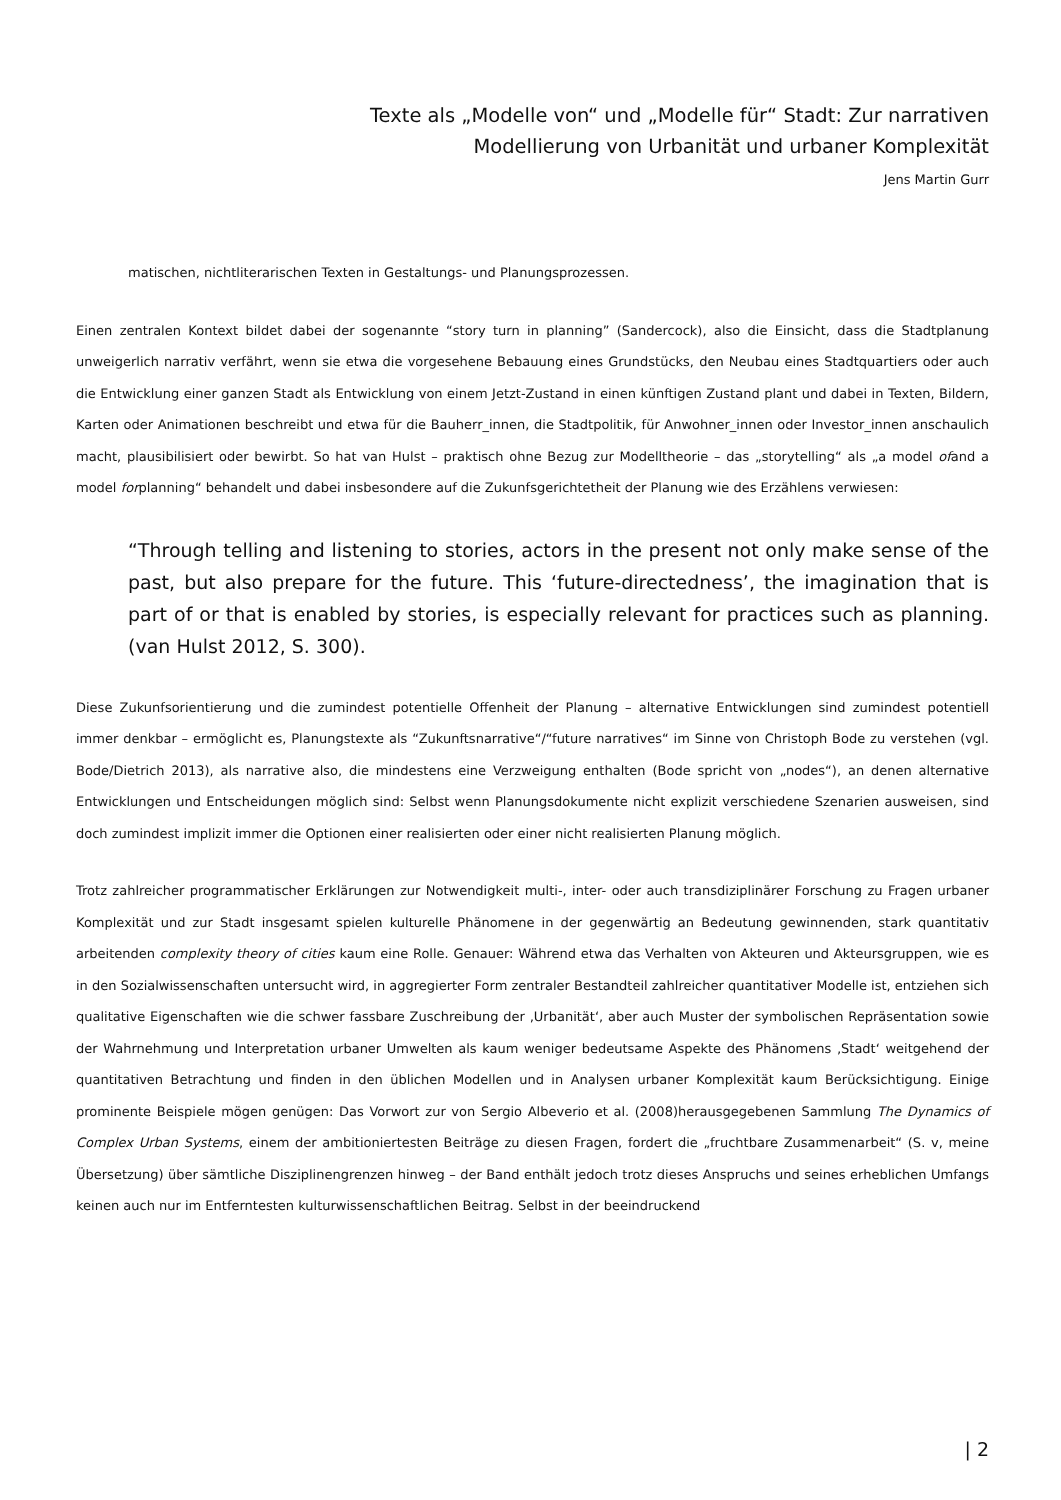Texte als „Modelle von“ und „Modelle für“ Stadt: Zur narrativen
Modellierung von Urbanität und urbaner Komplexität
Jens Martin Gurr
matischen, nichtliterarischen Texten in Gestaltungs- und Planungsprozessen.
Einen zentralen Kontext bildet dabei der sogenannte “story turn in planning” (Sandercock), also die Einsicht, dass die Stadtplanung unweigerlich narrativ verfährt, wenn sie etwa die vorgesehene Bebauung eines Grundstücks, den Neubau eines Stadtquartiers oder auch die Entwicklung einer ganzen Stadt als Entwicklung von einem Jetzt-Zustand in einen künftigen Zustand plant und dabei in Texten, Bildern, Karten oder Animationen beschreibt und etwa für die Bauherr_innen, die Stadtpolitik, für Anwohner_innen oder Investor_innen anschaulich macht, plausibilisiert oder bewirbt. So hat van Hulst – praktisch ohne Bezug zur Modelltheorie – das „storytelling“ als „a model ofand a model forplanning“ behandelt und dabei insbesondere auf die Zukunfsgerichtetheit der Planung wie des Erzählens verwiesen:
“Through telling and listening to stories, actors in the present not only make sense of the past, but also prepare for the future. This ‘future-directedness’, the imagination that is part of or that is enabled by stories, is especially relevant for practices such as planning. (van Hulst 2012, S. 300).
Diese Zukunfsorientierung und die zumindest potentielle Offenheit der Planung – alternative Entwicklungen sind zumindest potentiell immer denkbar – ermöglicht es, Planungstexte als “Zukunftsnarrative“/“future narratives“ im Sinne von Christoph Bode zu verstehen (vgl. Bode/Dietrich 2013), als narrative also, die mindestens eine Verzweigung enthalten (Bode spricht von „nodes“), an denen alternative Entwicklungen und Entscheidungen möglich sind: Selbst wenn Planungsdokumente nicht explizit verschiedene Szenarien ausweisen, sind doch zumindest implizit immer die Optionen einer realisierten oder einer nicht realisierten Planung möglich.
Trotz zahlreicher programmatischer Erklärungen zur Notwendigkeit multi-, inter- oder auch transdiziplinärer Forschung zu Fragen urbaner Komplexität und zur Stadt insgesamt spielen kulturelle Phänomene in der gegenwärtig an Bedeutung gewinnenden, stark quantitativ arbeitenden complexity theory of cities kaum eine Rolle. Genauer: Während etwa das Verhalten von Akteuren und Akteursgruppen, wie es in den Sozialwissenschaften untersucht wird, in aggregierter Form zentraler Bestandteil zahlreicher quantitativer Modelle ist, entziehen sich qualitative Eigenschaften wie die schwer fassbare Zuschreibung der ‚Urbanität‘, aber auch Muster der symbolischen Repräsentation sowie der Wahrnehmung und Interpretation urbaner Umwelten als kaum weniger bedeutsame Aspekte des Phänomens ‚Stadt‘ weitgehend der quantitativen Betrachtung und finden in den üblichen Modellen und in Analysen urbaner Komplexität kaum Berücksichtigung. Einige prominente Beispiele mögen genügen: Das Vorwort zur von Sergio Albeverio et al. (2008)herausgegebenen Sammlung The Dynamics of Complex Urban Systems, einem der ambitioniertesten Beiträge zu diesen Fragen, fordert die „fruchtbare Zusammenarbeit“ (S. v, meine Übersetzung) über sämtliche Disziplinengrenzen hinweg – der Band enthält jedoch trotz dieses Anspruchs und seines erheblichen Umfangs keinen auch nur im Entferntesten kulturwissenschaftlichen Beitrag. Selbst in der beeindruckend
| 2